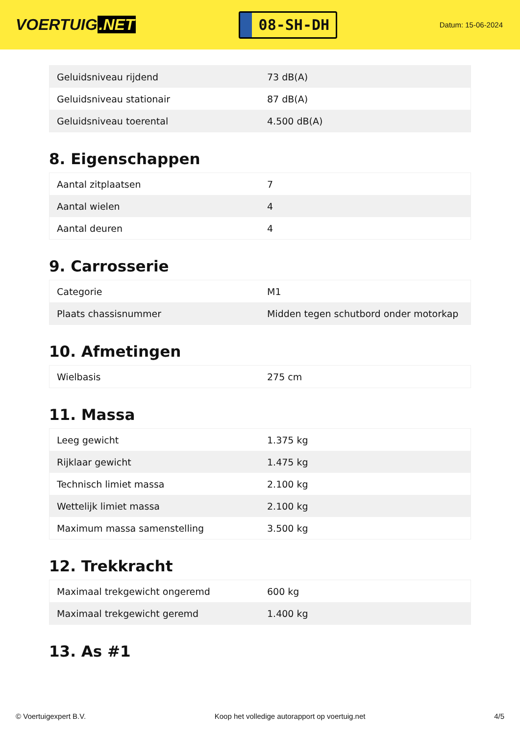VOERTUIG.NET
08-SH-DH
Datum: 15-06-2024
| Geluidsniveau rijdend | 73 dB(A) |
| Geluidsniveau stationair | 87 dB(A) |
| Geluidsniveau toerental | 4.500 dB(A) |
8. Eigenschappen
| Aantal zitplaatsen | 7 |
| Aantal wielen | 4 |
| Aantal deuren | 4 |
9. Carrosserie
| Categorie | M1 |
| Plaats chassisnummer | Midden tegen schutbord onder motorkap |
10. Afmetingen
| Wielbasis | 275 cm |
11. Massa
| Leeg gewicht | 1.375 kg |
| Rijklaar gewicht | 1.475 kg |
| Technisch limiet massa | 2.100 kg |
| Wettelijk limiet massa | 2.100 kg |
| Maximum massa samenstelling | 3.500 kg |
12. Trekkracht
| Maximaal trekgewicht ongeremd | 600 kg |
| Maximaal trekgewicht geremd | 1.400 kg |
13. As #1
© Voertuigexpert B.V. Koop het volledige autorapport op voertuig.net 4/5